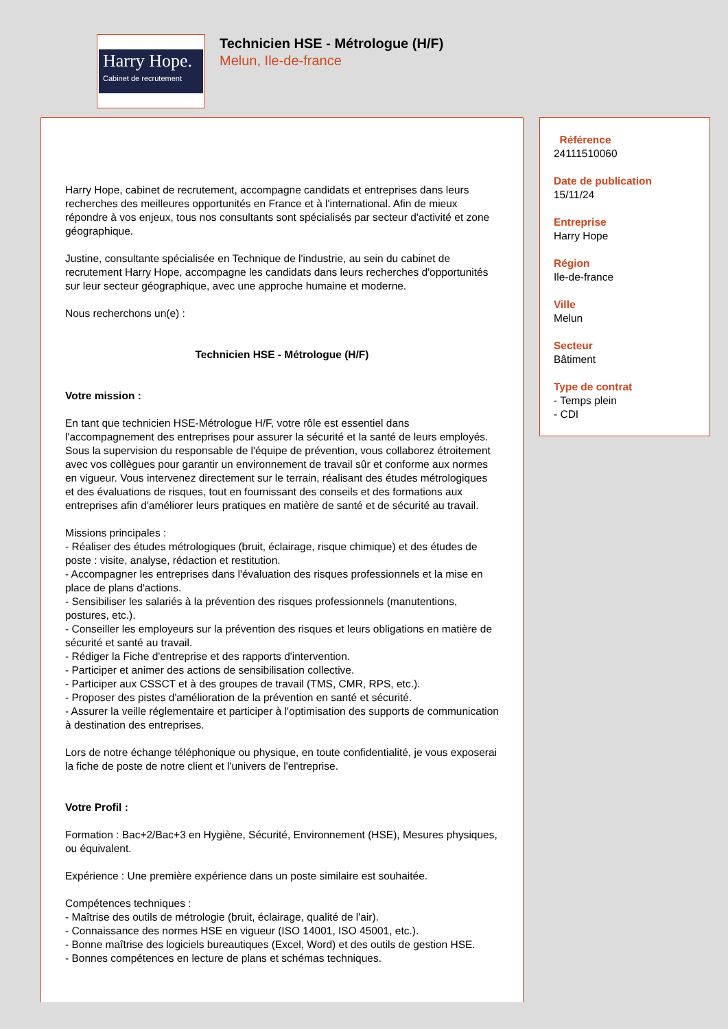Harry Hope.
Cabinet de recrutement
Technicien HSE - Métrologue (H/F)
Melun, Ile-de-france
Harry Hope, cabinet de recrutement, accompagne candidats et entreprises dans leurs recherches des meilleures opportunités en France et à l'international. Afin de mieux répondre à vos enjeux, tous nos consultants sont spécialisés par secteur d'activité et zone géographique.
Justine, consultante spécialisée en Technique de l'industrie, au sein du cabinet de recrutement Harry Hope, accompagne les candidats dans leurs recherches d'opportunités sur leur secteur géographique, avec une approche humaine et moderne.
Nous recherchons un(e) :
Technicien HSE - Métrologue (H/F)
Votre mission :
En tant que technicien HSE-Métrologue H/F, votre rôle est essentiel dans l'accompagnement des entreprises pour assurer la sécurité et la santé de leurs employés. Sous la supervision du responsable de l'équipe de prévention, vous collaborez étroitement avec vos collègues pour garantir un environnement de travail sûr et conforme aux normes en vigueur. Vous intervenez directement sur le terrain, réalisant des études métrologiques et des évaluations de risques, tout en fournissant des conseils et des formations aux entreprises afin d'améliorer leurs pratiques en matière de santé et de sécurité au travail.
Missions principales :
- Réaliser des études métrologiques (bruit, éclairage, risque chimique) et des études de poste : visite, analyse, rédaction et restitution.
- Accompagner les entreprises dans l'évaluation des risques professionnels et la mise en place de plans d'actions.
- Sensibiliser les salariés à la prévention des risques professionnels (manutentions, postures, etc.).
- Conseiller les employeurs sur la prévention des risques et leurs obligations en matière de sécurité et santé au travail.
- Rédiger la Fiche d'entreprise et des rapports d'intervention.
- Participer et animer des actions de sensibilisation collective.
- Participer aux CSSCT et à des groupes de travail (TMS, CMR, RPS, etc.).
- Proposer des pistes d'amélioration de la prévention en santé et sécurité.
- Assurer la veille réglementaire et participer à l'optimisation des supports de communication à destination des entreprises.
Lors de notre échange téléphonique ou physique, en toute confidentialité, je vous exposerai la fiche de poste de notre client et l'univers de l'entreprise.
Votre Profil :
Formation : Bac+2/Bac+3 en Hygiène, Sécurité, Environnement (HSE), Mesures physiques, ou équivalent.
Expérience : Une première expérience dans un poste similaire est souhaitée.
Compétences techniques :
- Maîtrise des outils de métrologie (bruit, éclairage, qualité de l'air).
- Connaissance des normes HSE en vigueur (ISO 14001, ISO 45001, etc.).
- Bonne maîtrise des logiciels bureautiques (Excel, Word) et des outils de gestion HSE.
- Bonnes compétences en lecture de plans et schémas techniques.
Référence
24111510060
Date de publication
15/11/24
Entreprise
Harry Hope
Région
Ile-de-france
Ville
Melun
Secteur
Bâtiment
Type de contrat
- Temps plein
- CDI